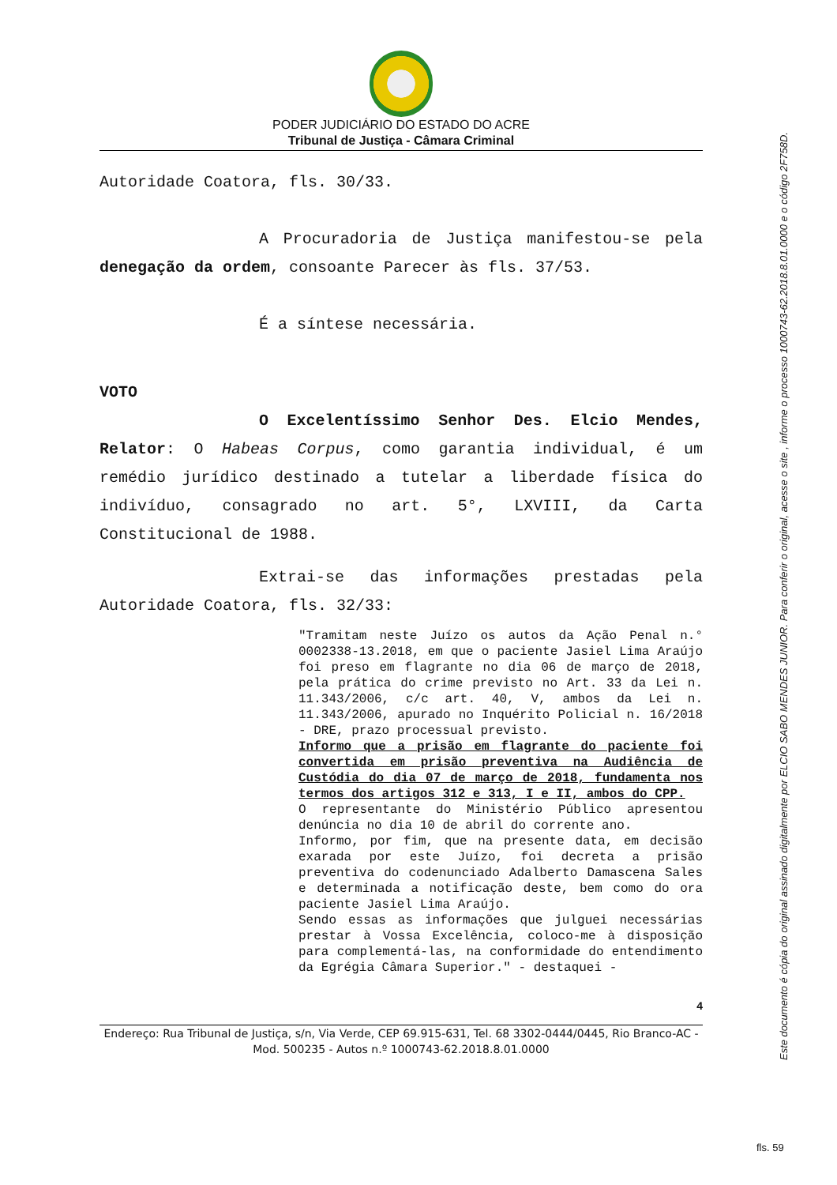PODER JUDICIÁRIO DO ESTADO DO ACRE
Tribunal de Justiça - Câmara Criminal
Autoridade Coatora, fls. 30/33.
A Procuradoria de Justiça manifestou-se pela denegação da ordem, consoante Parecer às fls. 37/53.
É a síntese necessária.
VOTO
O Excelentíssimo Senhor Des. Elcio Mendes, Relator: O Habeas Corpus, como garantia individual, é um remédio jurídico destinado a tutelar a liberdade física do indivíduo, consagrado no art. 5°, LXVIII, da Carta Constitucional de 1988.
Extrai-se das informações prestadas pela Autoridade Coatora, fls. 32/33:
"Tramitam neste Juízo os autos da Ação Penal n.° 0002338-13.2018, em que o paciente Jasiel Lima Araújo foi preso em flagrante no dia 06 de março de 2018, pela prática do crime previsto no Art. 33 da Lei n. 11.343/2006, c/c art. 40, V, ambos da Lei n. 11.343/2006, apurado no Inquérito Policial n. 16/2018 - DRE, prazo processual previsto.
Informo que a prisão em flagrante do paciente foi convertida em prisão preventiva na Audiência de Custódia do dia 07 de março de 2018, fundamenta nos termos dos artigos 312 e 313, I e II, ambos do CPP.
O representante do Ministério Público apresentou denúncia no dia 10 de abril do corrente ano.
Informo, por fim, que na presente data, em decisão exarada por este Juízo, foi decreta a prisão preventiva do codenunciado Adalberto Damascena Sales e determinada a notificação deste, bem como do ora paciente Jasiel Lima Araújo.
Sendo essas as informações que julguei necessárias prestar à Vossa Excelência, coloco-me à disposição para complementá-las, na conformidade do entendimento da Egrégia Câmara Superior." - destaquei -
4
Endereço: Rua Tribunal de Justiça, s/n, Via Verde, CEP 69.915-631, Tel. 68 3302-0444/0445, Rio Branco-AC - Mod. 500235 - Autos n.º 1000743-62.2018.8.01.0000
Este documento é cópia do original assinado digitalmente por ELCIO SABO MENDES JUNIOR. Para conferir o original, acesse o site , informe o processo 1000743-62.2018.8.01.0000 e o código 2F758D.
fls. 59